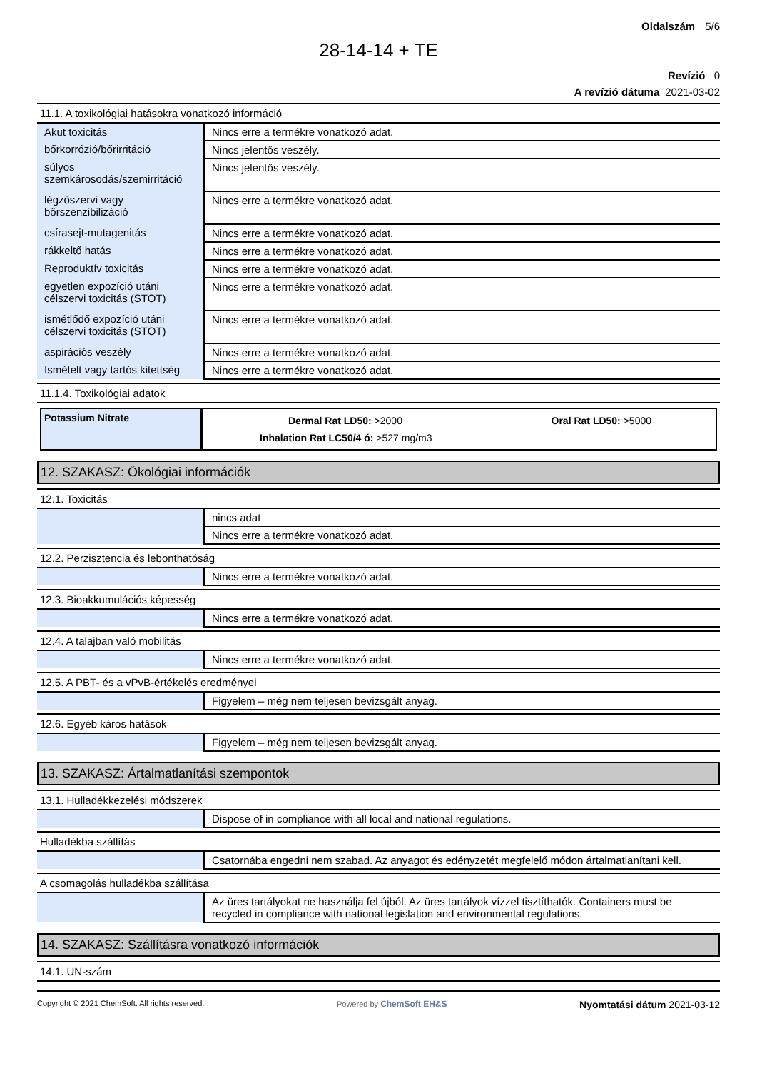Oldalszám 5/6
28-14-14 + TE
Revízió 0
A revízió dátuma 2021-03-02
11.1. A toxikológiai hatásokra vonatkozó információ
| Akut toxicitás | Nincs erre a termékre vonatkozó adat. |
| bőrkorrózió/bőrirritáció | Nincs jelentős veszély. |
| súlyos szemkárosodás/szemirritáció | Nincs jelentős veszély. |
| légzőszervi vagy bőrszenzibilizáció | Nincs erre a termékre vonatkozó adat. |
| csírasejt-mutagenitás | Nincs erre a termékre vonatkozó adat. |
| rákkeltő hatás | Nincs erre a termékre vonatkozó adat. |
| Reproduktív toxicitás | Nincs erre a termékre vonatkozó adat. |
| egyetlen expozíció utáni célszervi toxicitás (STOT) | Nincs erre a termékre vonatkozó adat. |
| ismétlődő expozíció utáni célszervi toxicitás (STOT) | Nincs erre a termékre vonatkozó adat. |
| aspirációs veszély | Nincs erre a termékre vonatkozó adat. |
| Ismételt vagy tartós kitettség | Nincs erre a termékre vonatkozó adat. |
11.1.4. Toxikológiai adatok
Potassium Nitrate
Dermal Rat LD50: >2000 Oral Rat LD50: >5000
Inhalation Rat LC50/4 ó: >527 mg/m3
12. SZAKASZ: Ökológiai információk
12.1. Toxicitás
| | nincs adat |
| | Nincs erre a termékre vonatkozó adat. |
12.2. Perzisztencia és lebonthatóság
| | Nincs erre a termékre vonatkozó adat. |
12.3. Bioakkumulációs képesség
| | Nincs erre a termékre vonatkozó adat. |
12.4. A talajban való mobilitás
| | Nincs erre a termékre vonatkozó adat. |
12.5. A PBT- és a vPvB-értékelés eredményei
| | Figyelem – még nem teljesen bevizsgált anyag. |
12.6. Egyéb káros hatások
| | Figyelem – még nem teljesen bevizsgált anyag. |
13. SZAKASZ: Ártalmatlanítási szempontok
13.1. Hulladékkezelési módszerek
| | Dispose of in compliance with all local and national regulations. |
Hulladékba szállítás
| | Csatornába engedni nem szabad. Az anyagot és edényzetét megfelelő módon ártalmatlanítani kell. |
A csomagolás hulladékba szállítása
| | Az üres tartályokat ne használja fel újból. Az üres tartályok vízzel tisztíthatók. Containers must be recycled in compliance with national legislation and environmental regulations. |
14. SZAKASZ: Szállításra vonatkozó információk
14.1. UN-szám
Copyright © 2021 ChemSoft. All rights reserved. Powered by ChemSoft EH&S Nyomtatási dátum 2021-03-12